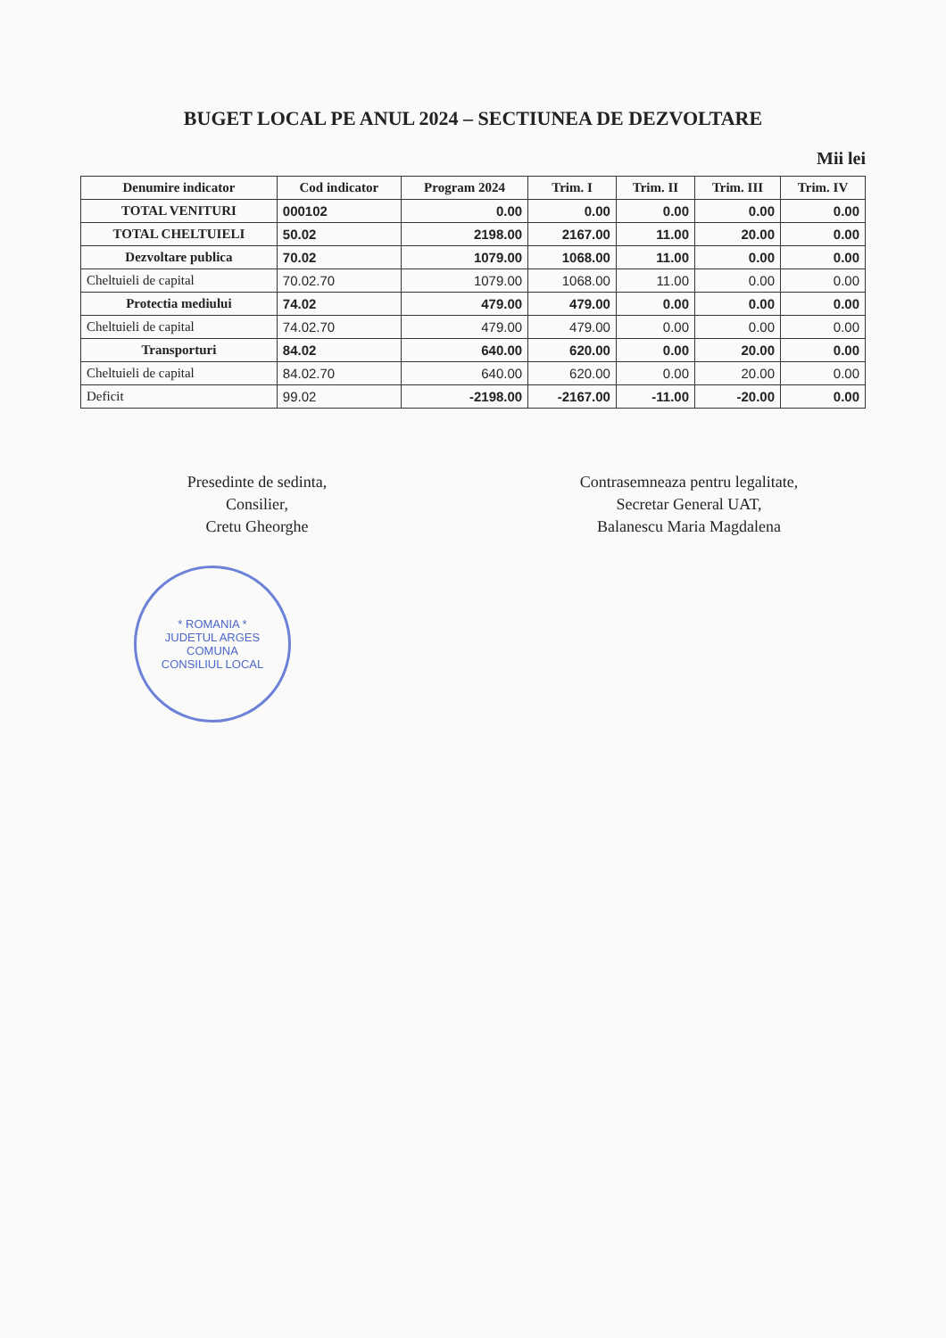BUGET LOCAL PE ANUL 2024 – SECTIUNEA DE DEZVOLTARE
Mii lei
| Denumire indicator | Cod indicator | Program 2024 | Trim. I | Trim. II | Trim. III | Trim. IV |
| --- | --- | --- | --- | --- | --- | --- |
| TOTAL VENITURI | 000102 | 0.00 | 0.00 | 0.00 | 0.00 | 0.00 |
| TOTAL CHELTUIELI | 50.02 | 2198.00 | 2167.00 | 11.00 | 20.00 | 0.00 |
| Dezvoltare publica | 70.02 | 1079.00 | 1068.00 | 11.00 | 0.00 | 0.00 |
| Cheltuieli de capital | 70.02.70 | 1079.00 | 1068.00 | 11.00 | 0.00 | 0.00 |
| Protectia mediului | 74.02 | 479.00 | 479.00 | 0.00 | 0.00 | 0.00 |
| Cheltuieli de capital | 74.02.70 | 479.00 | 479.00 | 0.00 | 0.00 | 0.00 |
| Transporturi | 84.02 | 640.00 | 620.00 | 0.00 | 20.00 | 0.00 |
| Cheltuieli de capital | 84.02.70 | 640.00 | 620.00 | 0.00 | 20.00 | 0.00 |
| Deficit | 99.02 | -2198.00 | -2167.00 | -11.00 | -20.00 | 0.00 |
Presedinte de sedinta,
Consilier,
Cretu Gheorghe
Contrasemneaza pentru legalitate,
Secretar General UAT,
Balanescu Maria Magdalena
* ROMANIA *
JUDETUL ARGES
COMUNA
CONSILIUL LOCAL